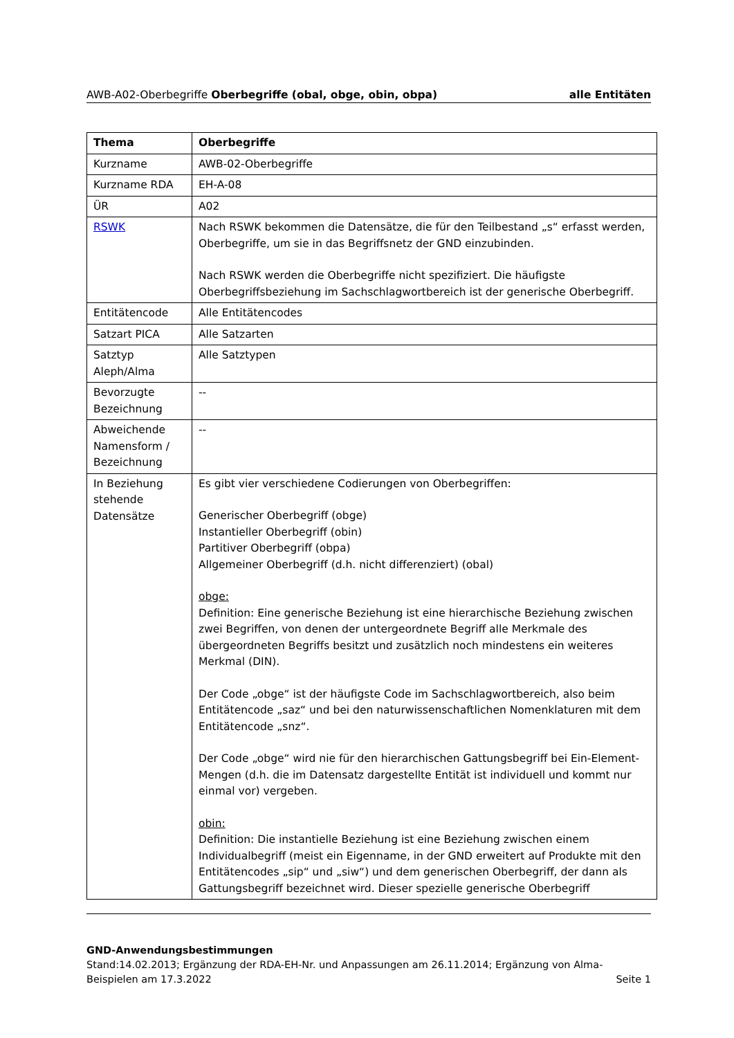AWB-A02-Oberbegriffe Oberbegriffe (obal, obge, obin, obpa) alle Entitäten
| Thema | Oberbegriffe |
| --- | --- |
| Kurzname | AWB-02-Oberbegriffe |
| Kurzname RDA | EH-A-08 |
| ÜR | A02 |
| RSWK | Nach RSWK bekommen die Datensätze, die für den Teilbestand „s“ erfasst werden, Oberbegriffe, um sie in das Begriffsnetz der GND einzubinden. Nach RSWK werden die Oberbegriffe nicht spezifiziert. Die häufigste Oberbegriffsbeziehung im Sachschlagwortbereich ist der generische Oberbegriff. |
| Entitätencode | Alle Entitätencodes |
| Satzart PICA | Alle Satzarten |
| Satztyp Aleph/Alma | Alle Satztypen |
| Bevorzugte Bezeichnung | -- |
| Abweichende Namensform / Bezeichnung | -- |
| In Beziehung stehende Datensätze | Es gibt vier verschiedene Codierungen von Oberbegriffen: Generischer Oberbegriff (obge) Instantieller Oberbegriff (obin) Partitiver Oberbegriff (obpa) Allgemeiner Oberbegriff (d.h. nicht differenziert) (obal) obge: Definition: Eine generische Beziehung ist eine hierarchische Beziehung zwischen zwei Begriffen, von denen der untergeordnete Begriff alle Merkmale des übergeordneten Begriffs besitzt und zusätzlich noch mindestens ein weiteres Merkmal (DIN). Der Code „obge“ ist der häufigste Code im Sachschlagwortbereich, also beim Entitätencode „saz“ und bei den naturwissenschaftlichen Nomenklaturen mit dem Entitätencode „snz“. Der Code „obge“ wird nie für den hierarchischen Gattungsbegriff bei Ein-Element-Mengen (d.h. die im Datensatz dargestellte Entität ist individuell und kommt nur einmal vor) vergeben. obin: Definition: Die instantielle Beziehung ist eine Beziehung zwischen einem Individualbegriff (meist ein Eigenname, in der GND erweitert auf Produkte mit den Entitätencodes „sip“ und „siw“) und dem generischen Oberbegriff, der dann als Gattungsbegriff bezeichnet wird. Dieser spezielle generische Oberbegriff |
GND-Anwendungsbestimmungen
Stand:14.02.2013; Ergänzung der RDA-EH-Nr. und Anpassungen am 26.11.2014; Ergänzung von Alma-
Beispielen am 17.3.2022 Seite 1